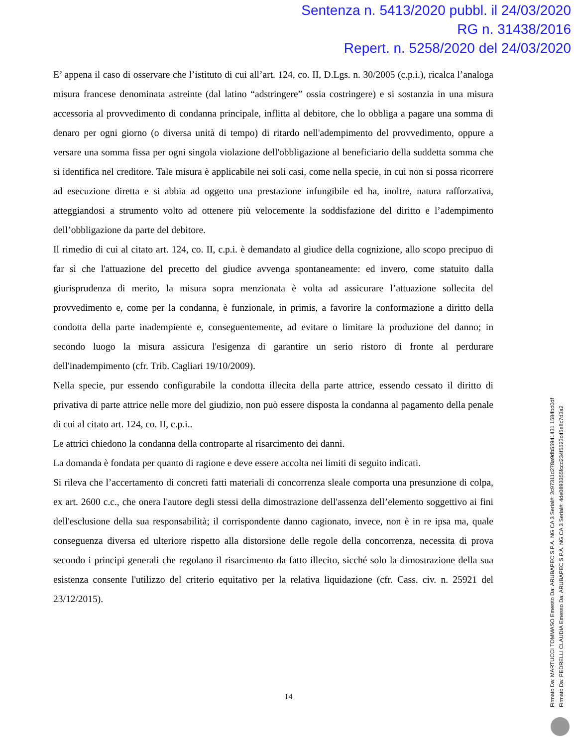Sentenza n. 5413/2020 pubbl. il 24/03/2020
RG n. 31438/2016
Repert. n. 5258/2020 del 24/03/2020
E’ appena il caso di osservare che l’istituto di cui all’art. 124, co. II, D.Lgs. n. 30/2005 (c.p.i.), ricalca l’analoga misura francese denominata astreinte (dal latino “adstringere” ossia costringere) e si sostanzia in una misura accessoria al provvedimento di condanna principale, inflitta al debitore, che lo obbliga a pagare una somma di denaro per ogni giorno (o diversa unità di tempo) di ritardo nell'adempimento del provvedimento, oppure a versare una somma fissa per ogni singola violazione dell'obbligazione al beneficiario della suddetta somma che si identifica nel creditore. Tale misura è applicabile nei soli casi, come nella specie, in cui non si possa ricorrere ad esecuzione diretta e si abbia ad oggetto una prestazione infungibile ed ha, inoltre, natura rafforzativa, atteggiandosi a strumento volto ad ottenere più velocemente la soddisfazione del diritto e l’adempimento dell’obbligazione da parte del debitore.
Il rimedio di cui al citato art. 124, co. II, c.p.i. è demandato al giudice della cognizione, allo scopo precipuo di far sì che l'attuazione del precetto del giudice avvenga spontaneamente: ed invero, come statuito dalla giurisprudenza di merito, la misura sopra menzionata è volta ad assicurare l’attuazione sollecita del provvedimento e, come per la condanna, è funzionale, in primis, a favorire la conformazione a diritto della condotta della parte inadempiente e, conseguentemente, ad evitare o limitare la produzione del danno; in secondo luogo la misura assicura l'esigenza di garantire un serio ristoro di fronte al perdurare dell'inadempimento (cfr. Trib. Cagliari 19/10/2009).
Nella specie, pur essendo configurabile la condotta illecita della parte attrice, essendo cessato il diritto di privativa di parte attrice nelle more del giudizio, non può essere disposta la condanna al pagamento della penale di cui al citato art. 124, co. II, c.p.i..
Le attrici chiedono la condanna della controparte al risarcimento dei danni.
La domanda è fondata per quanto di ragione e deve essere accolta nei limiti di seguito indicati.
Si rileva che l’accertamento di concreti fatti materiali di concorrenza sleale comporta una presunzione di colpa, ex art. 2600 c.c., che onera l'autore degli stessi della dimostrazione dell'assenza dell’elemento soggettivo ai fini dell'esclusione della sua responsabilità; il corrispondente danno cagionato, invece, non è in re ipsa ma, quale conseguenza diversa ed ulteriore rispetto alla distorsione delle regole della concorrenza, necessita di prova secondo i principi generali che regolano il risarcimento da fatto illecito, sicché solo la dimostrazione della sua esistenza consente l'utilizzo del criterio equitativo per la relativa liquidazione (cfr. Cass. civ. n. 25921 del 23/12/2015).
14
Firmato Da: MARTUCCI TOMMASO Emesso Da: ARUBAPEC S.P.A. NG CA 3 Serial#: 2c97311d278a9db55941431 1584bd0df
Firmato Da: PEDRELLI CLAUDIA Emesso Da: ARUBAPEC S.P.A. NG CA 3 Serial#: 4de0893355fccd234f5523c45e8c7d3a2